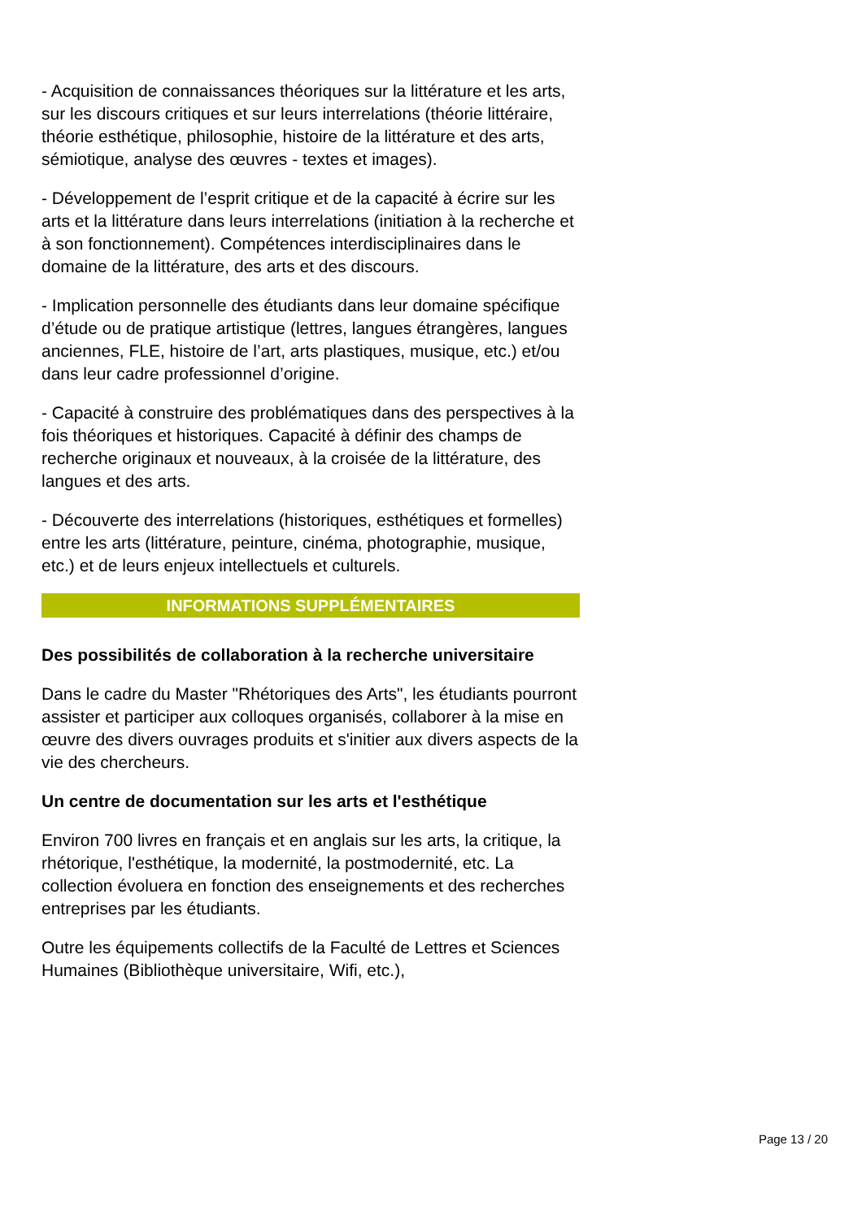- Acquisition de connaissances théoriques sur la littérature et les arts, sur les discours critiques et sur leurs interrelations (théorie littéraire, théorie esthétique, philosophie, histoire de la littérature et des arts, sémiotique, analyse des œuvres - textes et images).
- Développement de l’esprit critique et de la capacité à écrire sur les arts et la littérature dans leurs interrelations (initiation à la recherche et à son fonctionnement). Compétences interdisciplinaires dans le domaine de la littérature, des arts et des discours.
- Implication personnelle des étudiants dans leur domaine spécifique d’étude ou de pratique artistique (lettres, langues étrangères, langues anciennes, FLE, histoire de l’art, arts plastiques, musique, etc.) et/ou dans leur cadre professionnel d’origine.
- Capacité à construire des problématiques dans des perspectives à la fois théoriques et historiques. Capacité à définir des champs de recherche originaux et nouveaux, à la croisée de la littérature, des langues et des arts.
- Découverte des interrelations (historiques, esthétiques et formelles) entre les arts (littérature, peinture, cinéma, photographie, musique, etc.) et de leurs enjeux intellectuels et culturels.
INFORMATIONS SUPPLÉMENTAIRES
Des possibilités de collaboration à la recherche universitaire
Dans le cadre du Master "Rhétoriques des Arts", les étudiants pourront assister et participer aux colloques organisés, collaborer à la mise en œuvre des divers ouvrages produits et s'initier aux divers aspects de la vie des chercheurs.
Un centre de documentation sur les arts et l'esthétique
Environ 700 livres en français et en anglais sur les arts, la critique, la rhétorique, l'esthétique, la modernité, la postmodernité, etc. La collection évoluera en fonction des enseignements et des recherches entreprises par les étudiants.
Outre les équipements collectifs de la Faculté de Lettres et Sciences Humaines (Bibliothèque universitaire, Wifi, etc.),
Page 13 / 20